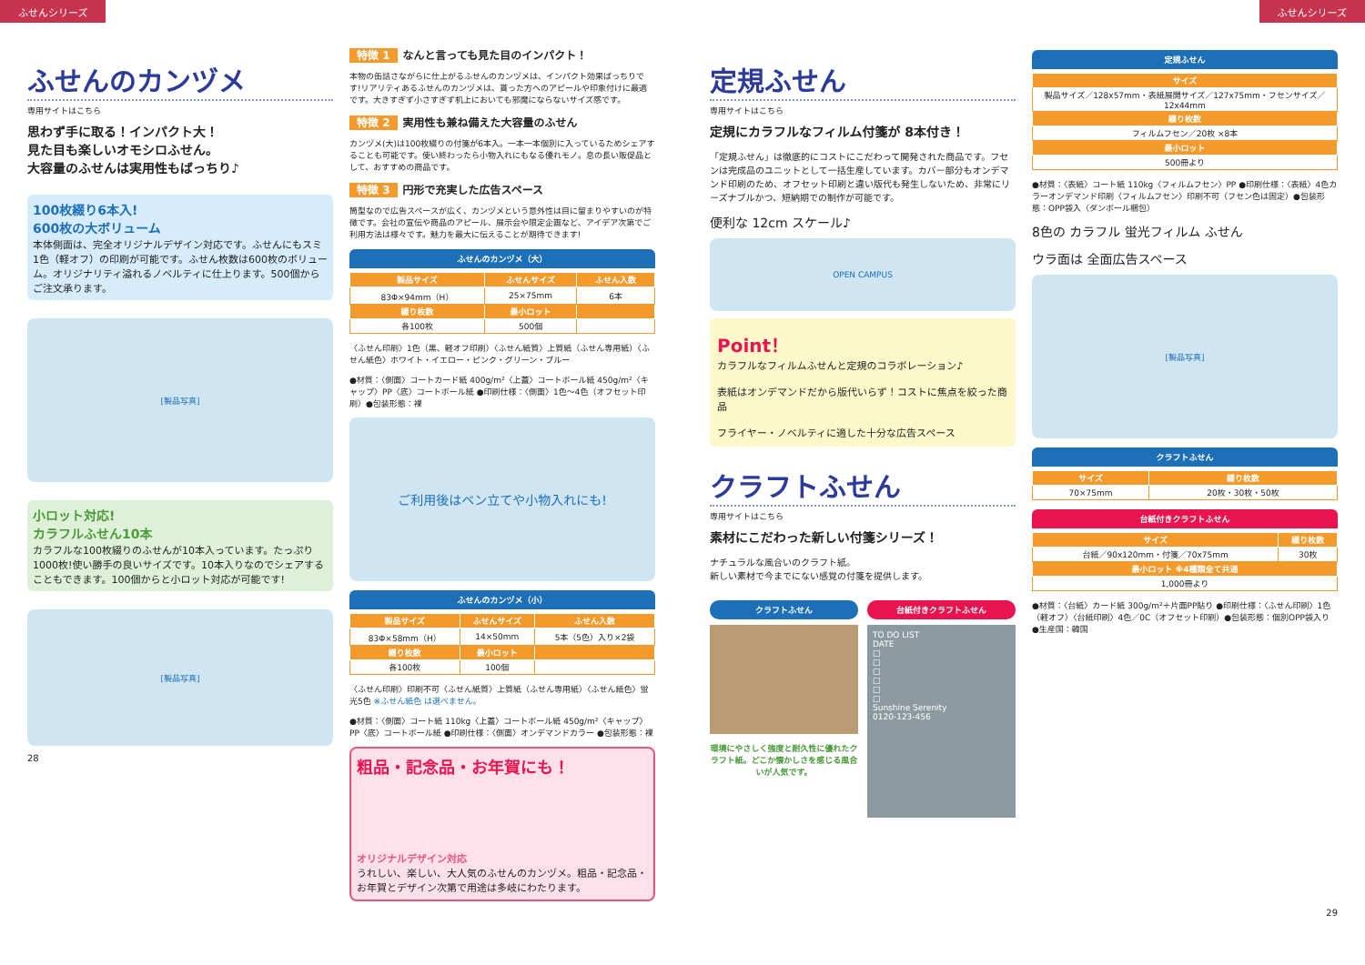ふせんシリーズ ふせんシリーズ
ふせんのカンヅメ
専用サイトはこちら
思わず手に取る！インパクト大！
見た目も楽しいオモシロふせん。
大容量のふせんは実用性もばっちり♪
100枚綴り6本入!
600枚の大ボリューム
本体側面は、完全オリジナルデザイン対応です。ふせんにもスミ1色（軽オフ）の印刷が可能です。ふせん枚数は600枚のボリューム。オリジナリティ溢れるノベルティに仕上ります。500個からご注文承ります。
[製品写真]
小ロット対応!
カラフルふせん10本
カラフルな100枚綴りのふせんが10本入っています。たっぷり1000枚!使い勝手の良いサイズです。10本入りなのでシェアすることもできます。100個からと小ロット対応が可能です!
[製品写真]
28
特徴 1 なんと言っても見た目のインパクト！
本物の缶詰さながらに仕上がるふせんのカンヅメは、インパクト効果ばっちりです!リアリティあるふせんのカンヅメは、貰った方へのアピールや印象付けに最適です。大きすぎず小さすぎず机上においても邪魔にならないサイズ感です。
特徴 2 実用性も兼ね備えた大容量のふせん
カンヅメ(大)は100枚綴りの付箋が6本入。一本一本個別に入っているためシェアすることも可能です。使い終わったら小物入れにもなる優れモノ。息の長い販促品として、おすすめの商品です。
特徴 3 円形で充実した広告スペース
筒型なので広告スペースが広く、カンヅメという意外性は目に留まりやすいのが特徴です。会社の宣伝や商品のアピール、展示会や限定企画など、アイデア次第でご利用方法は様々です。魅力を最大に伝えることが期待できます!
ふせんのカンヅメ（大）
| 製品サイズ | ふせんサイズ | ふせん入数 |
| --- | --- | --- |
| 83Φ×94mm（H） | 25×75mm | 6本 |
| 綴り枚数 | 最小ロット | |
| 各100枚 | 500個 | |
〈ふせん印刷〉1色（黒、軽オフ印刷）〈ふせん紙質〉上質紙（ふせん専用紙）〈ふせん紙色〉ホワイト・イエロー・ピンク・グリーン・ブルー
●材質：〈側面〉コートカード紙 400g/m²〈上蓋〉コートボール紙 450g/m²〈キャップ〉PP〈底〉コートボール紙 ●印刷仕様：〈側面〉1色〜4色（オフセット印刷）●包装形態：裸
ご利用後はペン立てや小物入れにも!
ふせんのカンヅメ（小）
| 製品サイズ | ふせんサイズ | ふせん入数 |
| --- | --- | --- |
| 83Φ×58mm（H） | 14×50mm | 5本（5色）入り×2袋 |
| 綴り枚数 | 最小ロット | |
| 各100枚 | 100個 | |
〈ふせん印刷〉印刷不可〈ふせん紙質〉上質紙（ふせん専用紙）〈ふせん紙色〉蛍光5色 ※ふせん紙色 は選べません。
●材質：〈側面〉コート紙 110kg〈上蓋〉コートボール紙 450g/m²〈キャップ〉PP〈底〉コートボール紙 ●印刷仕様：〈側面〉オンデマンドカラー ●包装形態：裸
粗品・記念品・お年賀にも！
オリジナルデザイン対応
うれしい、楽しい、大人気のふせんのカンヅメ。粗品・記念品・お年賀とデザイン次第で用途は多岐にわたります。
定規ふせん
専用サイトはこちら
定規にカラフルなフィルム付箋が 8本付き！
「定規ふせん」は徹底的にコストにこだわって開発された商品です。フセンは完成品のユニットとして一括生産しています。カバー部分もオンデマンド印刷のため、オフセット印刷と違い版代も発生しないため、非常にリーズナブルかつ、短納期での制作が可能です。
便利な 12cm スケール♪
OPEN CAMPUS
Point！
カラフルなフィルムふせんと定規のコラボレーション♪
表紙はオンデマンドだから版代いらず！コストに焦点を絞った商品
フライヤー・ノベルティに適した十分な広告スペース
クラフトふせん
専用サイトはこちら
素材にこだわった新しい付箋シリーズ！
ナチュラルな風合いのクラフト紙。
新しい素材で今までにない感覚の付箋を提供します。
クラフトふせん
環境にやさしく強度と耐久性に優れたクラフト紙。どこか懐かしさを感じる風合いが人気です。
台紙付きクラフトふせん
TO DO LIST
DATE
□
□
□
□
□
□
Sunshine Serenity
0120-123-456
定規ふせん
| サイズ |
| --- |
| 製品サイズ／128x57mm・表紙展開サイズ／127x75mm・フセンサイズ／12x44mm |
| 綴り枚数 |
| フィルムフセン／20枚 ×8本 |
| 最小ロット |
| 500冊より |
●材質：〈表紙〉コート紙 110kg〈フィルムフセン〉PP ●印刷仕様：〈表紙〉4色カラーオンデマンド印刷〈フィルムフセン〉印刷不可（フセン色は固定）●包装形態：OPP袋入（ダンボール梱包）
8色の カラフル 蛍光フィルム ふせん
ウラ面は 全面広告スペース
[製品写真]
クラフトふせん
| サイズ | 綴り枚数 |
| --- | --- |
| 70×75mm | 20枚・30枚・50枚 |
台紙付きクラフトふせん
| サイズ | 綴り枚数 |
| --- | --- |
| 台紙／90x120mm・付箋／70x75mm | 30枚 |
| 最小ロット ※4種類全て共通 | |
| 1,000冊より | |
●材質：〈台紙〉カード紙 300g/m²＋片面PP貼り ●印刷仕様：〈ふせん印刷〉1色（軽オフ）〈台紙印刷〉4色／0C（オフセット印刷）●包装形態：個別OPP袋入り ●生産国：韓国
29